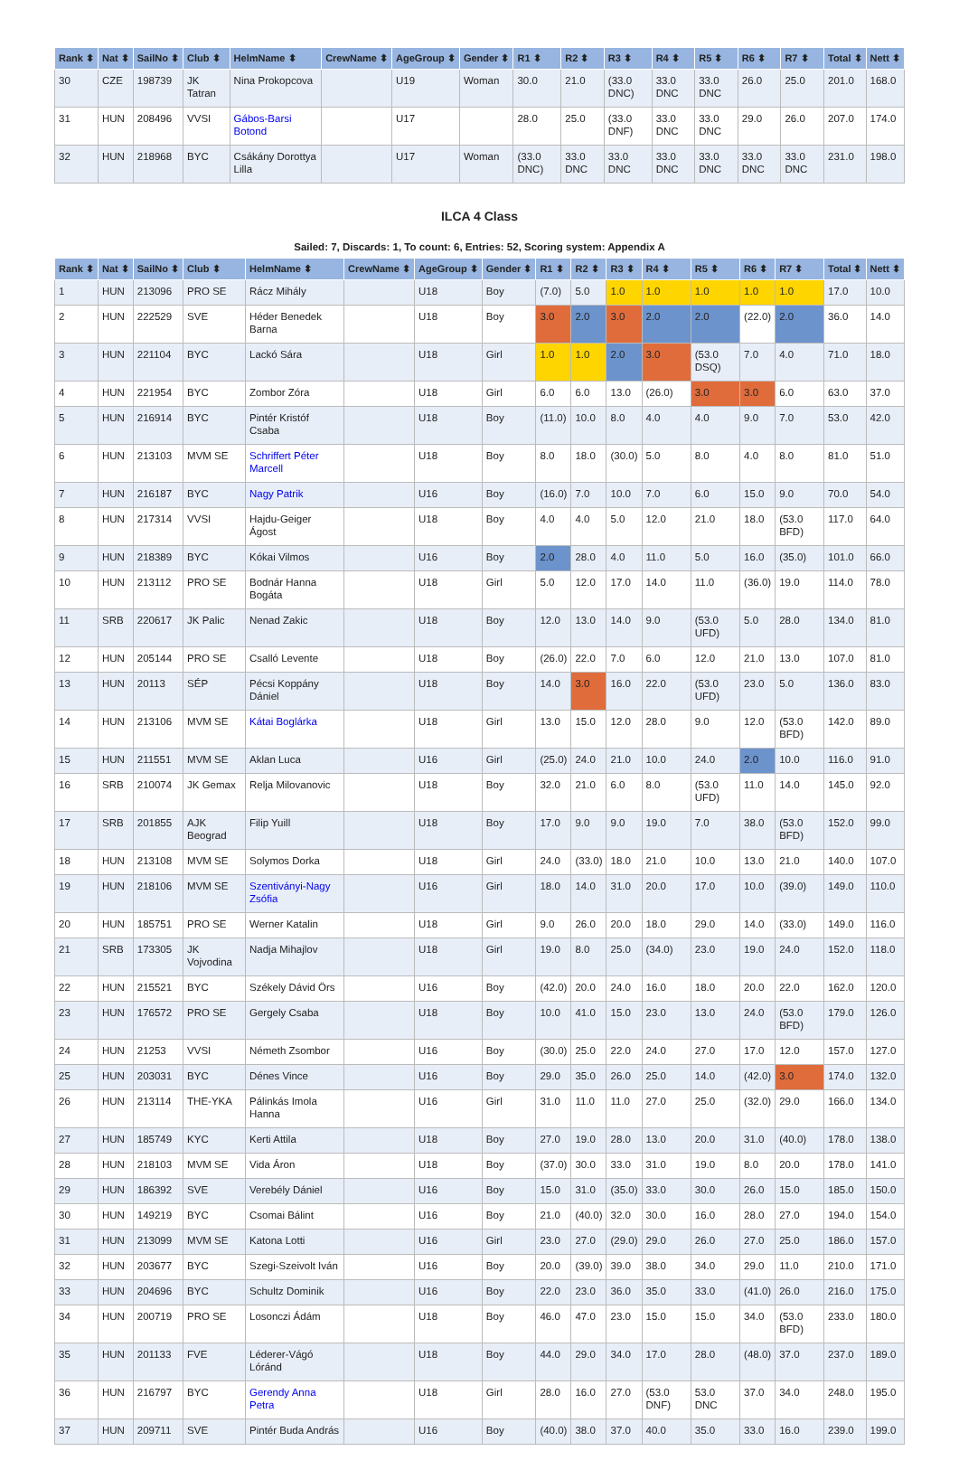| Rank ⬍ | Nat ⬍ | SailNo ⬍ | Club ⬍ | HelmName ⬍ | CrewName ⬍ | AgeGroup ⬍ | Gender ⬍ | R1 ⬍ | R2 ⬍ | R3 ⬍ | R4 ⬍ | R5 ⬍ | R6 ⬍ | R7 ⬍ | Total ⬍ | Nett ⬍ |
| --- | --- | --- | --- | --- | --- | --- | --- | --- | --- | --- | --- | --- | --- | --- | --- | --- |
| 30 | CZE | 198739 | JK Tatran | Nina Prokopcova | | U19 | Woman | 30.0 | 21.0 | (33.0 DNC) | 33.0 DNC | 33.0 DNC | 26.0 | 25.0 | 201.0 | 168.0 |
| 31 | HUN | 208496 | VVSI | Gábos-Barsi Botond | | U17 | | 28.0 | 25.0 | (33.0 DNF) | 33.0 DNC | 33.0 DNC | 29.0 | 26.0 | 207.0 | 174.0 |
| 32 | HUN | 218968 | BYC | Csákány Dorottya Lilla | | U17 | Woman | (33.0 DNC) | 33.0 DNC | 33.0 DNC | 33.0 DNC | 33.0 DNC | 33.0 DNC | 33.0 DNC | 231.0 | 198.0 |
ILCA 4 Class
Sailed: 7, Discards: 1, To count: 6, Entries: 52, Scoring system: Appendix A
| Rank ⬍ | Nat ⬍ | SailNo ⬍ | Club ⬍ | HelmName ⬍ | CrewName ⬍ | AgeGroup ⬍ | Gender ⬍ | R1 ⬍ | R2 ⬍ | R3 ⬍ | R4 ⬍ | R5 ⬍ | R6 ⬍ | R7 ⬍ | Total ⬍ | Nett ⬍ |
| --- | --- | --- | --- | --- | --- | --- | --- | --- | --- | --- | --- | --- | --- | --- | --- | --- |
| 1 | HUN | 213096 | PRO SE | Rácz Mihály | | U18 | Boy | (7.0) | 5.0 | 1.0 | 1.0 | 1.0 | 1.0 | 1.0 | 17.0 | 10.0 |
| 2 | HUN | 222529 | SVE | Héder Benedek Barna | | U18 | Boy | 3.0 | 2.0 | 3.0 | 2.0 | 2.0 | (22.0) | 2.0 | 36.0 | 14.0 |
| 3 | HUN | 221104 | BYC | Lackó Sára | | U18 | Girl | 1.0 | 1.0 | 2.0 | 3.0 | (53.0 DSQ) | 7.0 | 4.0 | 71.0 | 18.0 |
| 4 | HUN | 221954 | BYC | Zombor Zóra | | U18 | Girl | 6.0 | 6.0 | 13.0 | (26.0) | 3.0 | 3.0 | 6.0 | 63.0 | 37.0 |
| 5 | HUN | 216914 | BYC | Pintér Kristóf Csaba | | U18 | Boy | (11.0) | 10.0 | 8.0 | 4.0 | 4.0 | 9.0 | 7.0 | 53.0 | 42.0 |
| 6 | HUN | 213103 | MVM SE | Schriffert Péter Marcell | | U18 | Boy | 8.0 | 18.0 | (30.0) | 5.0 | 8.0 | 4.0 | 8.0 | 81.0 | 51.0 |
| 7 | HUN | 216187 | BYC | Nagy Patrik | | U16 | Boy | (16.0) | 7.0 | 10.0 | 7.0 | 6.0 | 15.0 | 9.0 | 70.0 | 54.0 |
| 8 | HUN | 217314 | VVSI | Hajdu-Geiger Ágost | | U18 | Boy | 4.0 | 4.0 | 5.0 | 12.0 | 21.0 | 18.0 | (53.0 BFD) | 117.0 | 64.0 |
| 9 | HUN | 218389 | BYC | Kókai Vilmos | | U16 | Boy | 2.0 | 28.0 | 4.0 | 11.0 | 5.0 | 16.0 | (35.0) | 101.0 | 66.0 |
| 10 | HUN | 213112 | PRO SE | Bodnár Hanna Bogáta | | U18 | Girl | 5.0 | 12.0 | 17.0 | 14.0 | 11.0 | (36.0) | 19.0 | 114.0 | 78.0 |
| 11 | SRB | 220617 | JK Palic | Nenad Zakic | | U18 | Boy | 12.0 | 13.0 | 14.0 | 9.0 | (53.0 UFD) | 5.0 | 28.0 | 134.0 | 81.0 |
| 12 | HUN | 205144 | PRO SE | Csalló Levente | | U18 | Boy | (26.0) | 22.0 | 7.0 | 6.0 | 12.0 | 21.0 | 13.0 | 107.0 | 81.0 |
| 13 | HUN | 20113 | SÉP | Pécsi Koppány Dániel | | U18 | Boy | 14.0 | 3.0 | 16.0 | 22.0 | (53.0 UFD) | 23.0 | 5.0 | 136.0 | 83.0 |
| 14 | HUN | 213106 | MVM SE | Kátai Boglárka | | U18 | Girl | 13.0 | 15.0 | 12.0 | 28.0 | 9.0 | 12.0 | (53.0 BFD) | 142.0 | 89.0 |
| 15 | HUN | 211551 | MVM SE | Aklan Luca | | U16 | Girl | (25.0) | 24.0 | 21.0 | 10.0 | 24.0 | 2.0 | 10.0 | 116.0 | 91.0 |
| 16 | SRB | 210074 | JK Gemax | Relja Milovanovic | | U18 | Boy | 32.0 | 21.0 | 6.0 | 8.0 | (53.0 UFD) | 11.0 | 14.0 | 145.0 | 92.0 |
| 17 | SRB | 201855 | AJK Beograd | Filip Yuill | | U18 | Boy | 17.0 | 9.0 | 9.0 | 19.0 | 7.0 | 38.0 | (53.0 BFD) | 152.0 | 99.0 |
| 18 | HUN | 213108 | MVM SE | Solymos Dorka | | U18 | Girl | 24.0 | (33.0) | 18.0 | 21.0 | 10.0 | 13.0 | 21.0 | 140.0 | 107.0 |
| 19 | HUN | 218106 | MVM SE | Szentiványi-Nagy Zsófia | | U16 | Girl | 18.0 | 14.0 | 31.0 | 20.0 | 17.0 | 10.0 | (39.0) | 149.0 | 110.0 |
| 20 | HUN | 185751 | PRO SE | Werner Katalin | | U18 | Girl | 9.0 | 26.0 | 20.0 | 18.0 | 29.0 | 14.0 | (33.0) | 149.0 | 116.0 |
| 21 | SRB | 173305 | JK Vojvodina | Nadja Mihajlov | | U18 | Girl | 19.0 | 8.0 | 25.0 | (34.0) | 23.0 | 19.0 | 24.0 | 152.0 | 118.0 |
| 22 | HUN | 215521 | BYC | Székely Dávid Örs | | U16 | Boy | (42.0) | 20.0 | 24.0 | 16.0 | 18.0 | 20.0 | 22.0 | 162.0 | 120.0 |
| 23 | HUN | 176572 | PRO SE | Gergely Csaba | | U18 | Boy | 10.0 | 41.0 | 15.0 | 23.0 | 13.0 | 24.0 | (53.0 BFD) | 179.0 | 126.0 |
| 24 | HUN | 21253 | VVSI | Németh Zsombor | | U16 | Boy | (30.0) | 25.0 | 22.0 | 24.0 | 27.0 | 17.0 | 12.0 | 157.0 | 127.0 |
| 25 | HUN | 203031 | BYC | Dénes Vince | | U16 | Boy | 29.0 | 35.0 | 26.0 | 25.0 | 14.0 | (42.0) | 3.0 | 174.0 | 132.0 |
| 26 | HUN | 213114 | THE-YKA | Pálinkás Imola Hanna | | U16 | Girl | 31.0 | 11.0 | 11.0 | 27.0 | 25.0 | (32.0) | 29.0 | 166.0 | 134.0 |
| 27 | HUN | 185749 | KYC | Kerti Attila | | U18 | Boy | 27.0 | 19.0 | 28.0 | 13.0 | 20.0 | 31.0 | (40.0) | 178.0 | 138.0 |
| 28 | HUN | 218103 | MVM SE | Vida Áron | | U18 | Boy | (37.0) | 30.0 | 33.0 | 31.0 | 19.0 | 8.0 | 20.0 | 178.0 | 141.0 |
| 29 | HUN | 186392 | SVE | Verebély Dániel | | U16 | Boy | 15.0 | 31.0 | (35.0) | 33.0 | 30.0 | 26.0 | 15.0 | 185.0 | 150.0 |
| 30 | HUN | 149219 | BYC | Csomai Bálint | | U16 | Boy | 21.0 | (40.0) | 32.0 | 30.0 | 16.0 | 28.0 | 27.0 | 194.0 | 154.0 |
| 31 | HUN | 213099 | MVM SE | Katona Lotti | | U16 | Girl | 23.0 | 27.0 | (29.0) | 29.0 | 26.0 | 27.0 | 25.0 | 186.0 | 157.0 |
| 32 | HUN | 203677 | BYC | Szegi-Szeivolt Iván | | U16 | Boy | 20.0 | (39.0) | 39.0 | 38.0 | 34.0 | 29.0 | 11.0 | 210.0 | 171.0 |
| 33 | HUN | 204696 | BYC | Schultz Dominik | | U16 | Boy | 22.0 | 23.0 | 36.0 | 35.0 | 33.0 | (41.0) | 26.0 | 216.0 | 175.0 |
| 34 | HUN | 200719 | PRO SE | Losonczi Ádám | | U18 | Boy | 46.0 | 47.0 | 23.0 | 15.0 | 15.0 | 34.0 | (53.0 BFD) | 233.0 | 180.0 |
| 35 | HUN | 201133 | FVE | Léderer-Vágó Lóránd | | U18 | Boy | 44.0 | 29.0 | 34.0 | 17.0 | 28.0 | (48.0) | 37.0 | 237.0 | 189.0 |
| 36 | HUN | 216797 | BYC | Gerendy Anna Petra | | U18 | Girl | 28.0 | 16.0 | 27.0 | (53.0 DNF) | 53.0 DNC | 37.0 | 34.0 | 248.0 | 195.0 |
| 37 | HUN | 209711 | SVE | Pintér Buda András | | U16 | Boy | (40.0) | 38.0 | 37.0 | 40.0 | 35.0 | 33.0 | 16.0 | 239.0 | 199.0 |